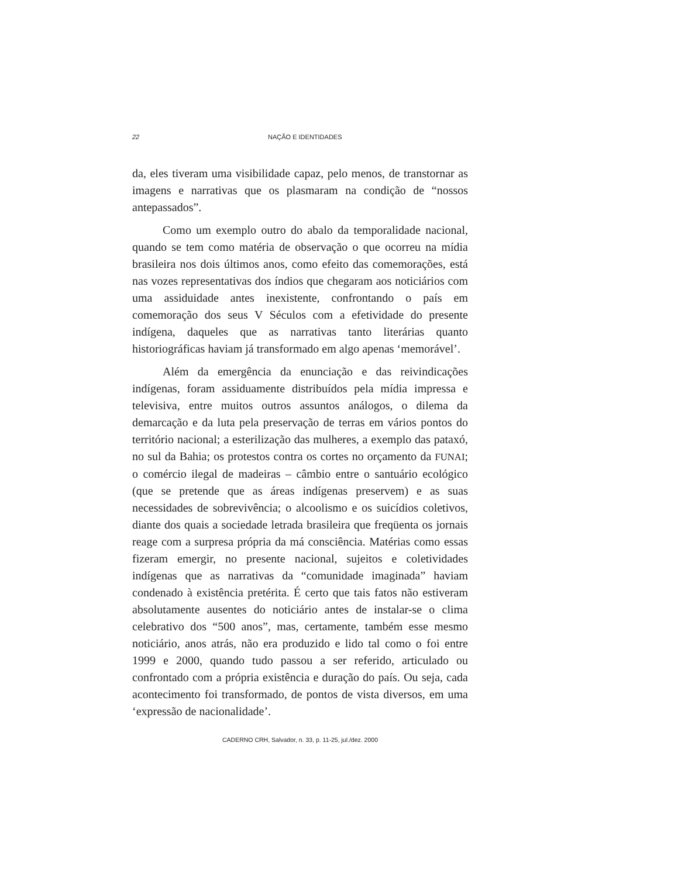22 NAÇÃO E IDENTIDADES
da, eles tiveram uma visibilidade capaz, pelo menos, de transtornar as imagens e narrativas que os plasmaram na condição de “nossos antepassados”.
Como um exemplo outro do abalo da temporalidade nacional, quando se tem como matéria de observação o que ocorreu na mídia brasileira nos dois últimos anos, como efeito das comemorações, está nas vozes representativas dos índios que chegaram aos noticiários com uma assiduidade antes inexistente, confrontando o país em comemoração dos seus V Séculos com a efetividade do presente indígena, daqueles que as narrativas tanto literárias quanto historiográficas haviam já transformado em algo apenas ‘memorável’.
Além da emergência da enunciação e das reivindicações indígenas, foram assiduamente distribuídos pela mídia impressa e televisiva, entre muitos outros assuntos análogos, o dilema da demarcação e da luta pela preservação de terras em vários pontos do território nacional; a esterilização das mulheres, a exemplo das pataxó, no sul da Bahia; os protestos contra os cortes no orçamento da FUNAI; o comércio ilegal de madeiras – câmbio entre o santuário ecológico (que se pretende que as áreas indígenas preservem) e as suas necessidades de sobrevivência; o alcoolismo e os suicídios coletivos, diante dos quais a sociedade letrada brasileira que freqüenta os jornais reage com a surpresa própria da má consciência. Matérias como essas fizeram emergir, no presente nacional, sujeitos e coletividades indígenas que as narrativas da “comunidade imaginada” haviam condenado à existência pretérita. É certo que tais fatos não estiveram absolutamente ausentes do noticiário antes de instalar-se o clima celebrativo dos “500 anos”, mas, certamente, também esse mesmo noticiário, anos atrás, não era produzido e lido tal como o foi entre 1999 e 2000, quando tudo passou a ser referido, articulado ou confrontado com a própria existência e duração do país. Ou seja, cada acontecimento foi transformado, de pontos de vista diversos, em uma ‘expressão de nacionalidade’.
CADERNO CRH, Salvador, n. 33, p. 11-25, jul./dez. 2000